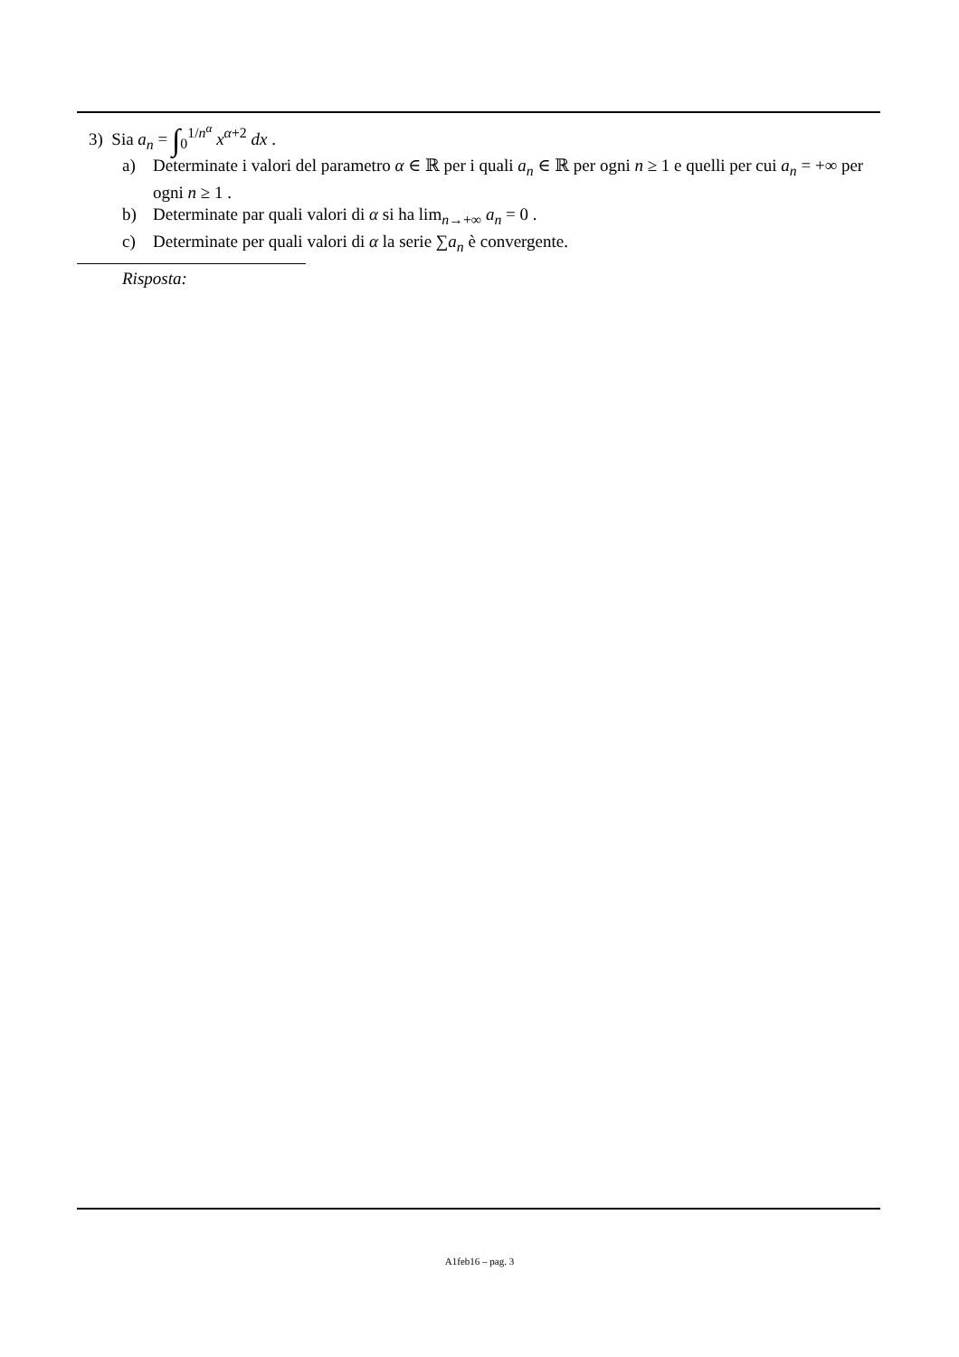3) Sia a<sub>n</sub> = ∫<sub>0</sub><sup>1/n<sup>α</sup></sup> x<sup>α+2</sup> dx .
a) Determinate i valori del parametro α ∈ ℝ per i quali a<sub>n</sub> ∈ ℝ per ogni n ≥ 1 e quelli per cui a<sub>n</sub> = +∞ per ogni n ≥ 1 .
b) Determinate par quali valori di α si ha lim<sub>n→+∞</sub> a<sub>n</sub> = 0 .
c) Determinate per quali valori di α la serie ∑a<sub>n</sub> è convergente.
Risposta:
A1feb16 – pag. 3